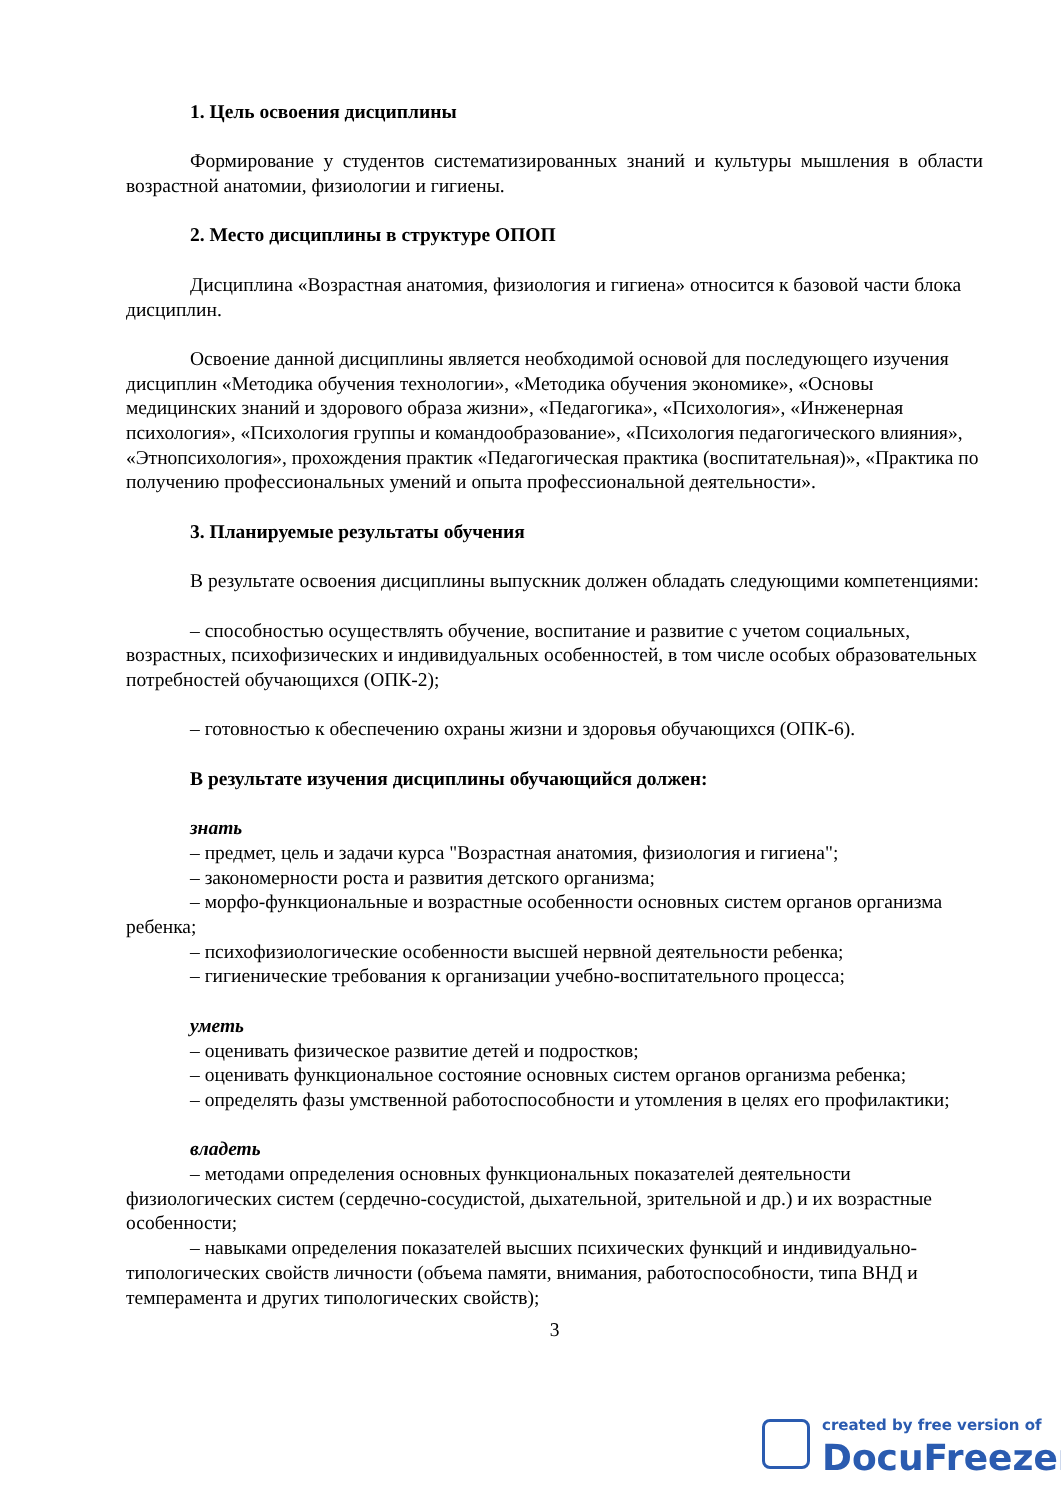1. Цель освоения дисциплины
Формирование у студентов систематизированных знаний и культуры мышления в области возрастной анатомии, физиологии и гигиены.
2. Место дисциплины в структуре ОПОП
Дисциплина «Возрастная анатомия, физиология и гигиена» относится к базовой части блока дисциплин.
Освоение данной дисциплины является необходимой основой для последующего изучения дисциплин «Методика обучения технологии», «Методика обучения экономике», «Основы медицинских знаний и здорового образа жизни», «Педагогика», «Психология», «Инженерная психология», «Психология группы и командообразование», «Психология педагогического влияния», «Этнопсихология», прохождения практик «Педагогическая практика (воспитательная)», «Практика по получению профессиональных умений и опыта профессиональной деятельности».
3. Планируемые результаты обучения
В результате освоения дисциплины выпускник должен обладать следующими компетенциями:
– способностью осуществлять обучение, воспитание и развитие с учетом социальных, возрастных, психофизических и индивидуальных особенностей, в том числе особых образовательных потребностей обучающихся (ОПК-2);
– готовностью к обеспечению охраны жизни и здоровья обучающихся (ОПК-6).
В результате изучения дисциплины обучающийся должен:
знать
– предмет, цель и задачи курса "Возрастная анатомия, физиология и гигиена";
– закономерности роста и развития детского организма;
– морфо-функциональные и возрастные особенности основных систем органов организма ребенка;
– психофизиологические особенности высшей нервной деятельности ребенка;
– гигиенические требования к организации учебно-воспитательного процесса;
уметь
– оценивать физическое развитие детей и подростков;
– оценивать функциональное состояние основных систем органов организма ребенка;
– определять фазы умственной работоспособности и утомления в целях его профилактики;
владеть
– методами определения основных функциональных показателей деятельности физиологических систем (сердечно-сосудистой, дыхательной, зрительной и др.) и их возрастные особенности;
– навыками определения показателей высших психических функций и индивидуально-типологических свойств личности (объема памяти, внимания, работоспособности, типа ВНД и темперамента и других типологических свойств);
3
created by free version of
DocuFreezer